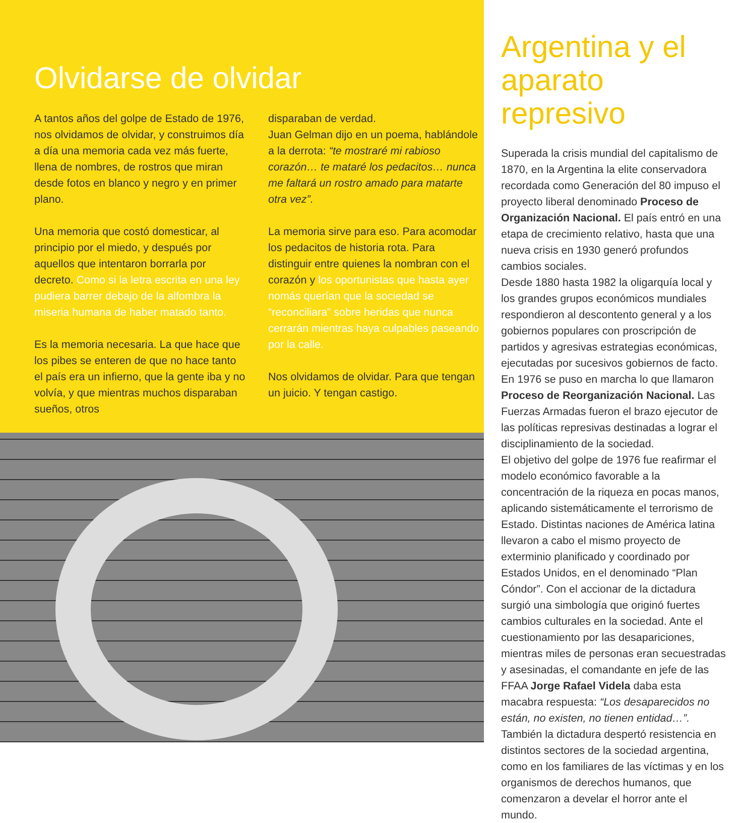Olvidarse de olvidar
A tantos años del golpe de Estado de 1976, nos olvidamos de olvidar, y construimos día a día una memoria cada vez más fuerte, llena de nombres, de rostros que miran desde fotos en blanco y negro y en primer plano.
Una memoria que costó domesticar, al principio por el miedo, y después por aquellos que intentaron borrarla por decreto. Como si la letra escrita en una ley pudiera barrer debajo de la alfombra la miseria humana de haber matado tanto.
Es la memoria necesaria. La que hace que los pibes se enteren de que no hace tanto el país era un infierno, que la gente iba y no volvía, y que mientras muchos disparaban sueños, otros
disparaban de verdad.
Juan Gelman dijo en un poema, hablándole a la derrota: “te mostraré mi rabioso corazón… te mataré los pedacitos… nunca me faltará un rostro amado para matarte otra vez”.
La memoria sirve para eso. Para acomodar los pedacitos de historia rota. Para distinguir entre quienes la nombran con el corazón y los oportunistas que hasta ayer nomás querían que la sociedad se “reconciliara” sobre heridas que nunca cerrarán mientras haya culpables paseando por la calle.
Nos olvidamos de olvidar. Para que tengan un juicio. Y tengan castigo.
Argentina y el aparato represivo
Superada la crisis mundial del capitalismo de 1870, en la Argentina la elite conservadora recordada como Generación del 80 impuso el proyecto liberal denominado Proceso de Organización Nacional. El país entró en una etapa de crecimiento relativo, hasta que una nueva crisis en 1930 generó profundos cambios sociales.
Desde 1880 hasta 1982 la oligarquía local y los grandes grupos económicos mundiales respondieron al descontento general y a los gobiernos populares con proscripción de partidos y agresivas estrategias económicas, ejecutadas por sucesivos gobiernos de facto.
En 1976 se puso en marcha lo que llamaron Proceso de Reorganización Nacional. Las Fuerzas Armadas fueron el brazo ejecutor de las políticas represivas destinadas a lograr el disciplinamiento de la sociedad.
El objetivo del golpe de 1976 fue reafirmar el modelo económico favorable a la concentración de la riqueza en pocas manos, aplicando sistemáticamente el terrorismo de Estado. Distintas naciones de América latina llevaron a cabo el mismo proyecto de exterminio planificado y coordinado por Estados Unidos, en el denominado “Plan Cóndor”. Con el accionar de la dictadura surgió una simbología que originó fuertes cambios culturales en la sociedad. Ante el cuestionamiento por las desapariciones, mientras miles de personas eran secuestradas y asesinadas, el comandante en jefe de las FFAA Jorge Rafael Videla daba esta macabra respuesta: “Los desaparecidos no están, no existen, no tienen entidad…”.
También la dictadura despertó resistencia en distintos sectores de la sociedad argentina, como en los familiares de las víctimas y en los organismos de derechos humanos, que comenzaron a develar el horror ante el mundo.